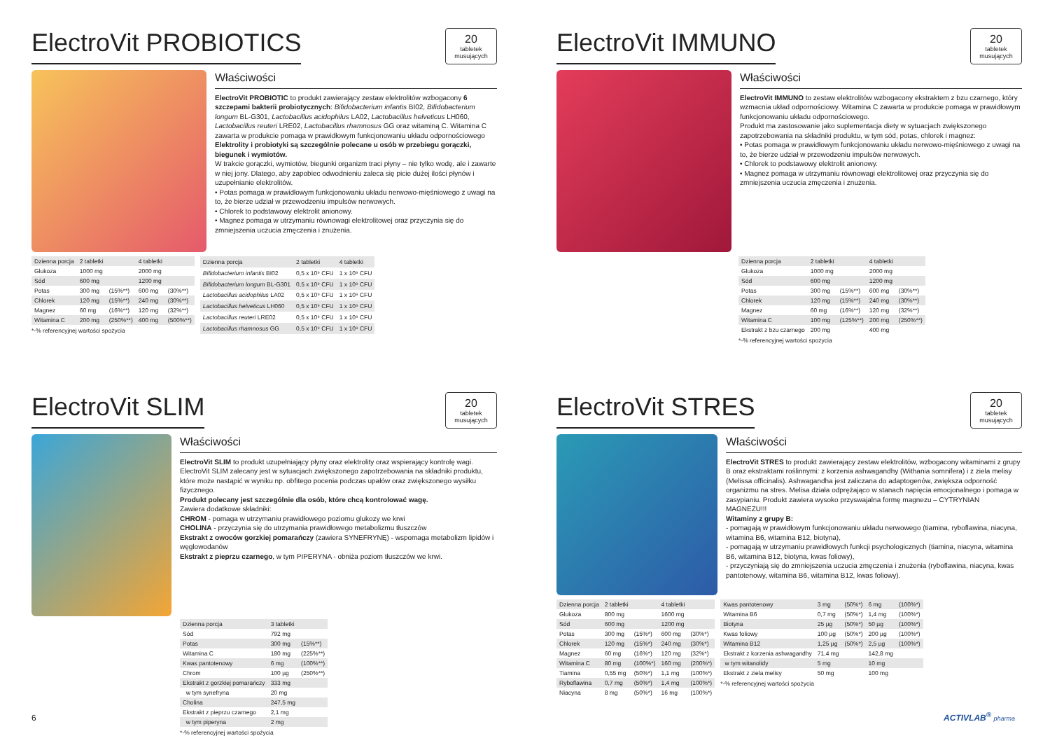ElectroVit PROBIOTICS
20
tabletek musujących
Właściwości
ElectroVit PROBIOTIC to produkt zawierający zestaw elektrolitów wzbogacony 6 szczepami bakterii probiotycznych: Bifidobacterium infantis BI02, Bifidobacterium longum BL-G301, Lactobacillus acidophilus LA02, Lactobacillus helveticus LH060, Lactobacillus reuteri LRE02, Lactobacillus rhamnosus GG oraz witaminą C. Witamina C zawarta w produkcie pomaga w prawidłowym funkcjonowaniu układu odpornościowego
Elektrolity i probiotyki są szczególnie polecane u osób w przebiegu gorączki, biegunek i wymiotów.
W trakcie gorączki, wymiotów, biegunki organizm traci płyny – nie tylko wodę, ale i zawarte w niej jony. Dlatego, aby zapobiec odwodnieniu zaleca się picie dużej ilości płynów i uzupełnianie elektrolitów.
• Potas pomaga w prawidłowym funkcjonowaniu układu nerwowo-mięśniowego z uwagi na to, że bierze udział w przewodzeniu impulsów nerwowych.
• Chlorek to podstawowy elektrolit anionowy.
• Magnez pomaga w utrzymaniu równowagi elektrolitowej oraz przyczynia się do zmniejszenia uczucia zmęczenia i znużenia.
| Dzienna porcja | 2 tabletki | | 4 tabletki | |
| --- | --- | --- | --- | --- |
| Glukoza | 1000 mg | | 2000 mg | |
| Sód | 600 mg | | 1200 mg | |
| Potas | 300 mg | (15%**) | 600 mg | (30%**) |
| Chlorek | 120 mg | (15%**) | 240 mg | (30%**) |
| Magnez | 60 mg | (16%**) | 120 mg | (32%**) |
| Witamina C | 200 mg | (250%**) | 400 mg | (500%**) |
*-% referencyjnej wartości spożycia
| Dzienna porcja | 2 tabletki | 4 tabletki |
| --- | --- | --- |
| Bifidobacterium infantis BI02 | 0,5 x 10⁹ CFU | 1 x 10⁹ CFU |
| Bifidobacterium longum BL-G301 | 0,5 x 10⁹ CFU | 1 x 10⁹ CFU |
| Lactobacillus acidophilus LA02 | 0,5 x 10⁹ CFU | 1 x 10⁹ CFU |
| Lactobacillus helveticus LH060 | 0,5 x 10⁹ CFU | 1 x 10⁹ CFU |
| Lactobacillus reuteri LRE02 | 0,5 x 10⁹ CFU | 1 x 10⁹ CFU |
| Lactobacillus rhamnosus GG | 0,5 x 10⁹ CFU | 1 x 10⁹ CFU |
ElectroVit IMMUNO
20
tabletek musujących
Właściwości
ElectroVit IMMUNO to zestaw elektrolitów wzbogacony ekstraktem z bzu czarnego, który wzmacnia układ odpornościowy. Witamina C zawarta w produkcie pomaga w prawidłowym funkcjonowaniu układu odpornościowego.
Produkt ma zastosowanie jako suplementacja diety w sytuacjach zwiększonego zapotrzebowania na składniki produktu, w tym sód, potas, chlorek i magnez:
• Potas pomaga w prawidłowym funkcjonowaniu układu nerwowo-mięśniowego z uwagi na to, że bierze udział w przewodzeniu impulsów nerwowych.
• Chlorek to podstawowy elektrolit anionowy.
• Magnez pomaga w utrzymaniu równowagi elektrolitowej oraz przyczynia się do zmniejszenia uczucia zmęczenia i znużenia.
| Dzienna porcja | 2 tabletki | | 4 tabletki | |
| --- | --- | --- | --- | --- |
| Glukoza | 1000 mg | | 2000 mg | |
| Sód | 600 mg | | 1200 mg | |
| Potas | 300 mg | (15%**) | 600 mg | (30%**) |
| Chlorek | 120 mg | (15%**) | 240 mg | (30%**) |
| Magnez | 60 mg | (16%**) | 120 mg | (32%**) |
| Witamina C | 100 mg | (125%**) | 200 mg | (250%**) |
| Ekstrakt z bzu czarnego | 200 mg | | 400 mg | |
*-% referencyjnej wartości spożycia
ElectroVit SLIM
20
tabletek musujących
Właściwości
ElectroVit SLIM to produkt uzupełniający płyny oraz elektrolity oraz wspierający kontrolę wagi. ElectroVit SLIM zalecany jest w sytuacjach zwiększonego zapotrzebowania na składniki produktu, które może nastąpić w wyniku np. obfitego pocenia podczas upałów oraz zwiększonego wysiłku fizycznego.
Produkt polecany jest szczególnie dla osób, które chcą kontrolować wagę.
Zawiera dodatkowe składniki:
CHROM - pomaga w utrzymaniu prawidłowego poziomu glukozy we krwi
CHOLINA - przyczynia się do utrzymania prawidłowego metabolizmu tłuszczów
Ekstrakt z owoców gorzkiej pomarańczy (zawiera SYNEFRYNĘ) - wspomaga metabolizm lipidów i węglowodanów
Ekstrakt z pieprzu czarnego, w tym PIPERYNA - obniża poziom tłuszczów we krwi.
| Dzienna porcja | 3 tabletki | |
| --- | --- | --- |
| Sód | 792 mg | |
| Potas | 300 mg | (15%**) |
| Witamina C | 180 mg | (225%**) |
| Kwas pantotenowy | 6 mg | (100%**) |
| Chrom | 100 µg | (250%**) |
| Ekstrakt z gorzkiej pomarańczy | 333 mg | |
| w tym synefryna | 20 mg | |
| Cholina | 247,5 mg | |
| Ekstrakt z pieprzu czarnego | 2,1 mg | |
| w tym piperyna | 2 mg | |
*-% referencyjnej wartości spożycia
6
ElectroVit STRES
20
tabletek musujących
Właściwości
ElectroVit STRES to produkt zawierający zestaw elektrolitów, wzbogacony witaminami z grupy B oraz ekstraktami roślinnymi: z korzenia ashwagandhy (Withania somnifera) i z ziela melisy (Melissa officinalis). Ashwagandha jest zaliczana do adaptogenów, zwiększa odporność organizmu na stres. Melisa działa odprężająco w stanach napięcia emocjonalnego i pomaga w zasypianiu. Produkt zawiera wysoko przyswajalna formę magnezu – CYTRYNIAN MAGNEZU!!!
Witaminy z grupy B:
- pomagają w prawidłowym funkcjonowaniu układu nerwowego (tiamina, ryboflawina, niacyna, witamina B6, witamina B12, biotyna),
- pomagają w utrzymaniu prawidłowych funkcji psychologicznych (tiamina, niacyna, witamina B6, witamina B12, biotyna, kwas foliowy),
- przyczyniają się do zmniejszenia uczucia zmęczenia i znużenia (ryboflawina, niacyna, kwas pantotenowy, witamina B6, witamina B12, kwas foliowy).
| Dzienna porcja | 2 tabletki | | 4 tabletki | |
| --- | --- | --- | --- | --- |
| Glukoza | 800 mg | | 1600 mg | |
| Sód | 600 mg | | 1200 mg | |
| Potas | 300 mg | (15%*) | 600 mg | (30%*) |
| Chlorek | 120 mg | (15%*) | 240 mg | (30%*) |
| Magnez | 60 mg | (16%*) | 120 mg | (32%*) |
| Witamina C | 80 mg | (100%*) | 160 mg | (200%*) |
| Tiamina | 0,55 mg | (50%*) | 1,1 mg | (100%*) |
| Ryboflawina | 0,7 mg | (50%*) | 1,4 mg | (100%*) |
| Niacyna | 8 mg | (50%*) | 16 mg | (100%*) |
| Kwas pantotenowy | 3 mg | (50%*) | 6 mg | (100%*) |
| Witamina B6 | 0,7 mg | (50%*) | 1,4 mg | (100%*) |
| Biotyna | 25 µg | (50%*) | 50 µg | (100%*) |
| Kwas foliowy | 100 µg | (50%*) | 200 µg | (100%*) |
| Witamina B12 | 1,25 µg | (50%*) | 2,5 µg | (100%*) |
| Ekstrakt z korzenia ashwagandhy | 71,4 mg | | 142,8 mg | |
| w tym witanolidy | 5 mg | | 10 mg | |
| Ekstrakt z ziela melisy | 50 mg | | 100 mg | |
*-% referencyjnej wartości spożycia
ACTIVLAB<sup>®</sup> pharma